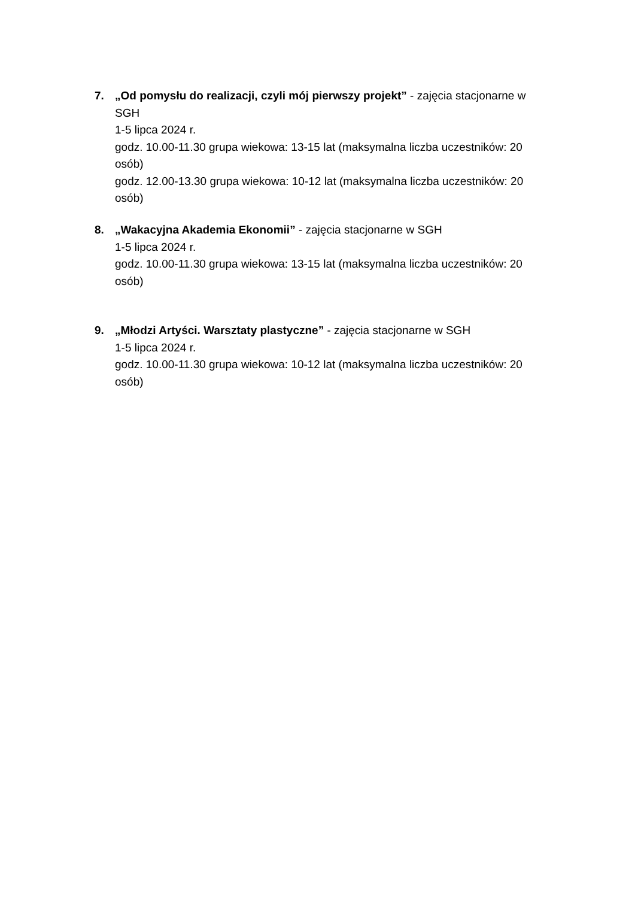7.
„Od pomysłu do realizacji, czyli mój pierwszy projekt” - zajęcia stacjonarne w SGH
1-5 lipca 2024 r.
godz. 10.00-11.30 grupa wiekowa: 13-15 lat (maksymalna liczba uczestników: 20 osób)
godz. 12.00-13.30 grupa wiekowa: 10-12 lat (maksymalna liczba uczestników: 20 osób)
8.
„Wakacyjna Akademia Ekonomii” - zajęcia stacjonarne w SGH
1-5 lipca 2024 r.
godz. 10.00-11.30 grupa wiekowa: 13-15 lat (maksymalna liczba uczestników: 20 osób)
9.
„Młodzi Artyści. Warsztaty plastyczne” - zajęcia stacjonarne w SGH
1-5 lipca 2024 r.
godz. 10.00-11.30 grupa wiekowa: 10-12 lat (maksymalna liczba uczestników: 20 osób)